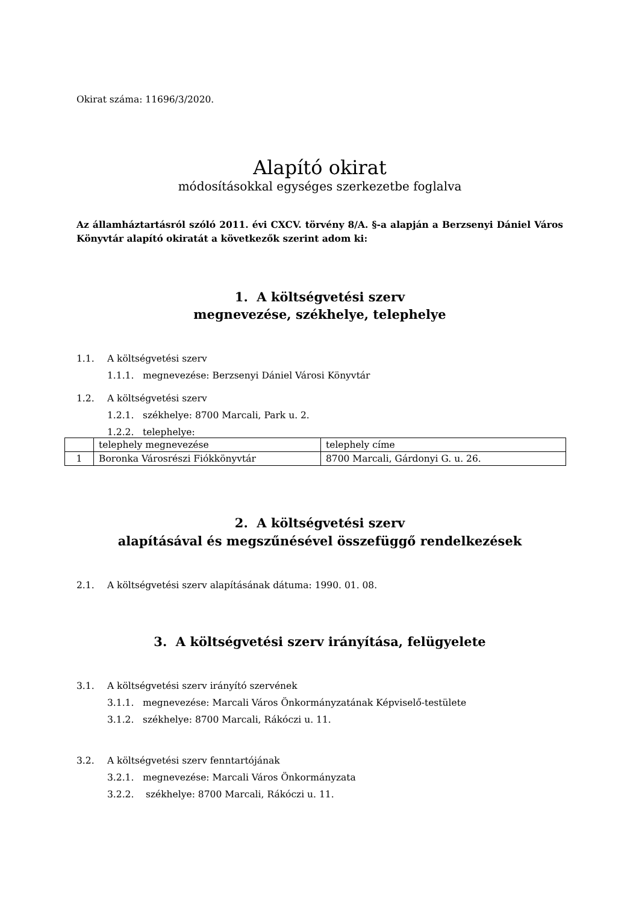Okirat száma: 11696/3/2020.
Alapító okirat
módosításokkal egységes szerkezetbe foglalva
Az államháztartásról szóló 2011. évi CXCV. törvény 8/A. §-a alapján a Berzsenyi Dániel Város Könyvtár alapító okiratát a következők szerint adom ki:
1. A költségvetési szerv
megnevezése, székhelye, telephelye
1.1. A költségvetési szerv
1.1.1. megnevezése: Berzsenyi Dániel Városi Könyvtár
1.2. A költségvetési szerv
1.2.1. székhelye: 8700 Marcali, Park u. 2.
1.2.2. telephelye:
| | telephely megnevezése | telephely címe |
| 1 | Boronka Városrészi Fiókkönyvtár | 8700 Marcali, Gárdonyi G. u. 26. |
2. A költségvetési szerv
alapításával és megszűnésével összefüggő rendelkezések
2.1. A költségvetési szerv alapításának dátuma: 1990. 01. 08.
3. A költségvetési szerv irányítása, felügyelete
3.1. A költségvetési szerv irányító szervének
3.1.1. megnevezése: Marcali Város Önkormányzatának Képviselő-testülete
3.1.2. székhelye: 8700 Marcali, Rákóczi u. 11.
3.2. A költségvetési szerv fenntartójának
3.2.1. megnevezése: Marcali Város Önkormányzata
3.2.2. székhelye: 8700 Marcali, Rákóczi u. 11.